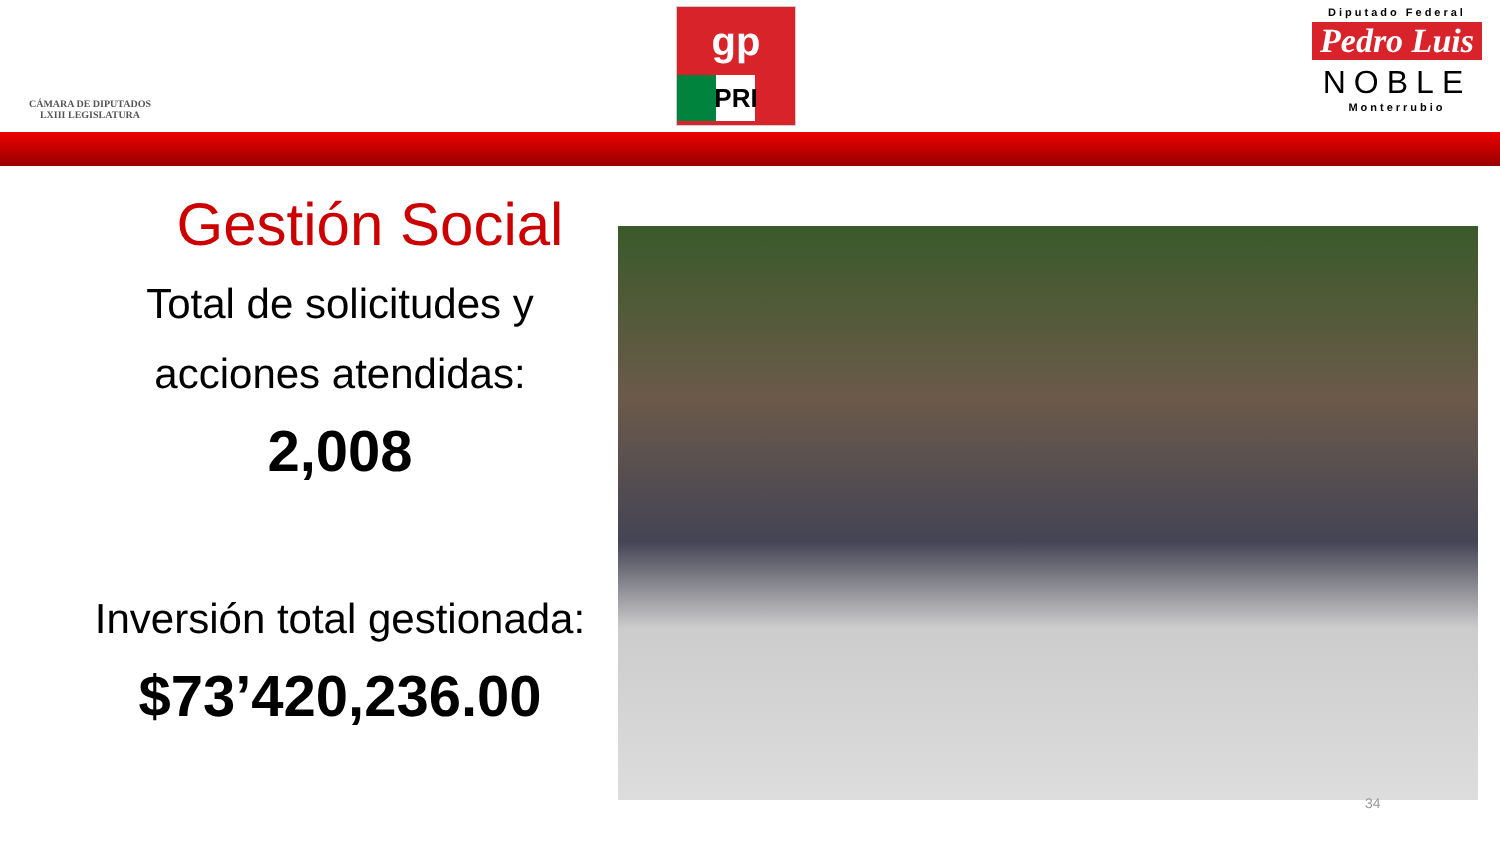CÁMARA DE DIPUTADOS
LXIII LEGISLATURA
gp
PRI
Diputado Federal
Pedro Luis
NOBLE
Monterrubio
Gestión Social
Total de solicitudes y
acciones atendidas:
2,008
Inversión total gestionada:
$73’420,236.00
34